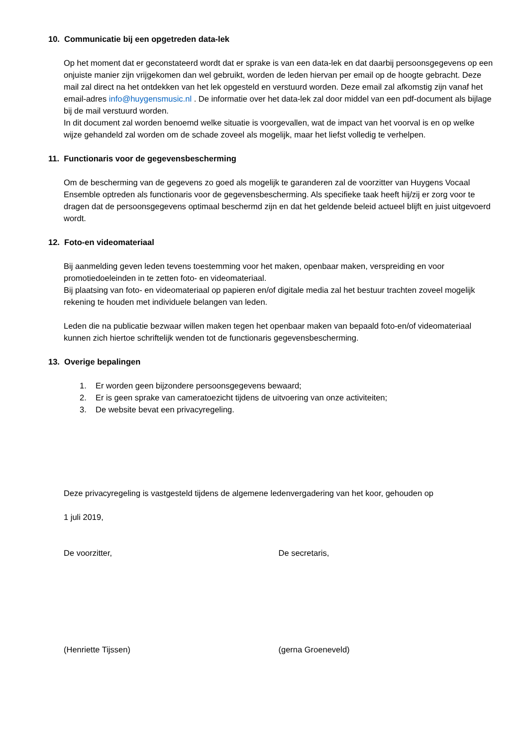10. Communicatie bij een opgetreden data-lek
Op het moment dat er geconstateerd wordt dat er sprake is van een data-lek en dat daarbij persoonsgegevens op een onjuiste manier zijn vrijgekomen dan wel gebruikt, worden de leden hiervan per email op de hoogte gebracht. Deze mail zal direct na het ontdekken van het lek opgesteld en verstuurd worden. Deze email zal afkomstig zijn vanaf het email-adres info@huygensmusic.nl . De informatie over het data-lek zal door middel van een pdf-document als bijlage bij de mail verstuurd worden.
In dit document zal worden benoemd welke situatie is voorgevallen, wat de impact van het voorval is en op welke wijze gehandeld zal worden om de schade zoveel als mogelijk, maar het liefst volledig te verhelpen.
11. Functionaris voor de gegevensbescherming
Om de bescherming van de gegevens zo goed als mogelijk te garanderen zal de voorzitter van Huygens Vocaal Ensemble optreden als functionaris voor de gegevensbescherming. Als specifieke taak heeft hij/zij er zorg voor te dragen dat de persoonsgegevens optimaal beschermd zijn en dat het geldende beleid actueel blijft en juist uitgevoerd wordt.
12. Foto-en videomateriaal
Bij aanmelding geven leden tevens toestemming voor het maken, openbaar maken, verspreiding en voor promotiedoeleinden in te zetten foto- en videomateriaal.
Bij plaatsing van foto- en videomateriaal op papieren en/of digitale media zal het bestuur trachten zoveel mogelijk rekening te houden met individuele belangen van leden.
Leden die na publicatie bezwaar willen maken tegen het openbaar maken van bepaald foto-en/of videomateriaal kunnen zich hiertoe schriftelijk wenden tot de functionaris gegevensbescherming.
13. Overige bepalingen
1. Er worden geen bijzondere persoonsgegevens bewaard;
2. Er is geen sprake van cameratoezicht tijdens de uitvoering van onze activiteiten;
3. De website bevat een privacyregeling.
Deze privacyregeling is vastgesteld tijdens de algemene ledenvergadering van het koor, gehouden op
1 juli 2019,
De voorzitter, De secretaris,
(Henriette Tijssen) (gerna Groeneveld)